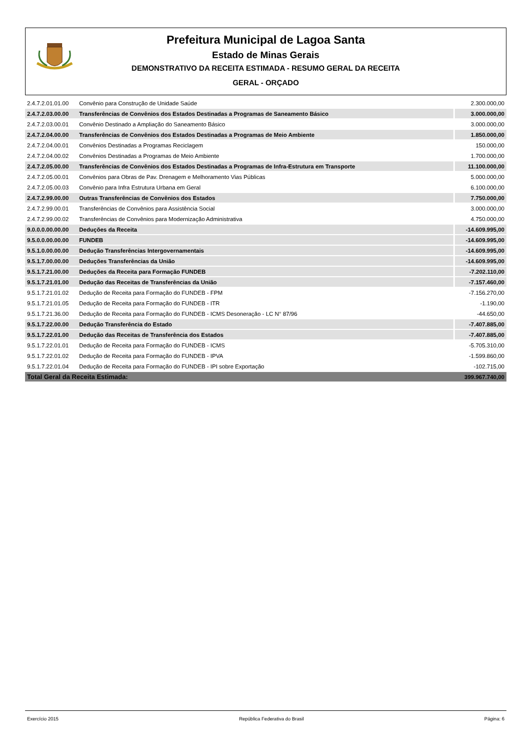Prefeitura Municipal de Lagoa Santa
Estado de Minas Gerais
DEMONSTRATIVO DA RECEITA ESTIMADA - RESUMO GERAL DA RECEITA
GERAL - ORÇADO
| 2.4.7.2.01.01.00 | Convênio para Construção de Unidade Saúde | 2.300.000,00 |
| 2.4.7.2.03.00.00 | Transferências de Convênios dos Estados Destinadas a Programas de Saneamento Básico | 3.000.000,00 |
| 2.4.7.2.03.00.01 | Convênio Destinado a Ampliação do Saneamento Básico | 3.000.000,00 |
| 2.4.7.2.04.00.00 | Transferências de Convênios dos Estados Destinadas a Programas de Meio Ambiente | 1.850.000,00 |
| 2.4.7.2.04.00.01 | Convênios Destinadas a Programas Reciclagem | 150.000,00 |
| 2.4.7.2.04.00.02 | Convênios Destinadas a Programas de Meio Ambiente | 1.700.000,00 |
| 2.4.7.2.05.00.00 | Transferências de Convênios dos Estados Destinadas a Programas de Infra-Estrutura em Transporte | 11.100.000,00 |
| 2.4.7.2.05.00.01 | Convênios para Obras de Pav. Drenagem e Melhoramento Vias Públicas | 5.000.000,00 |
| 2.4.7.2.05.00.03 | Convênio para Infra Estrutura Urbana em Geral | 6.100.000,00 |
| 2.4.7.2.99.00.00 | Outras Transferências de Convênios dos Estados | 7.750.000,00 |
| 2.4.7.2.99.00.01 | Transferências de Convênios para Assistência Social | 3.000.000,00 |
| 2.4.7.2.99.00.02 | Transferências de Convênios para Modernização Administrativa | 4.750.000,00 |
| 9.0.0.0.00.00.00 | Deduções da Receita | -14.609.995,00 |
| 9.5.0.0.00.00.00 | FUNDEB | -14.609.995,00 |
| 9.5.1.0.00.00.00 | Dedução Transferências Intergovernamentais | -14.609.995,00 |
| 9.5.1.7.00.00.00 | Deduções Transferências da União | -14.609.995,00 |
| 9.5.1.7.21.00.00 | Deduções da Receita para Formação FUNDEB | -7.202.110,00 |
| 9.5.1.7.21.01.00 | Dedução das Receitas de Transferências da União | -7.157.460,00 |
| 9.5.1.7.21.01.02 | Dedução de Receita para Formação do FUNDEB - FPM | -7.156.270,00 |
| 9.5.1.7.21.01.05 | Dedução de Receita para Formação do FUNDEB - ITR | -1.190,00 |
| 9.5.1.7.21.36.00 | Dedução de Receita para Formação do FUNDEB - ICMS Desoneração - LC N° 87/96 | -44.650,00 |
| 9.5.1.7.22.00.00 | Dedução Transferência do Estado | -7.407.885,00 |
| 9.5.1.7.22.01.00 | Dedução das Receitas de Transferência dos Estados | -7.407.885,00 |
| 9.5.1.7.22.01.01 | Dedução de Receita para Formação do FUNDEB - ICMS | -5.705.310,00 |
| 9.5.1.7.22.01.02 | Dedução de Receita para Formação do FUNDEB - IPVA | -1.599.860,00 |
| 9.5.1.7.22.01.04 | Dedução de Receita para Formação do FUNDEB - IPI sobre Exportação | -102.715,00 |
| Total Geral da Receita Estimada: | | 399.967.740,00 |
Exercício 2015 República Federativa do Brasil Página: 6